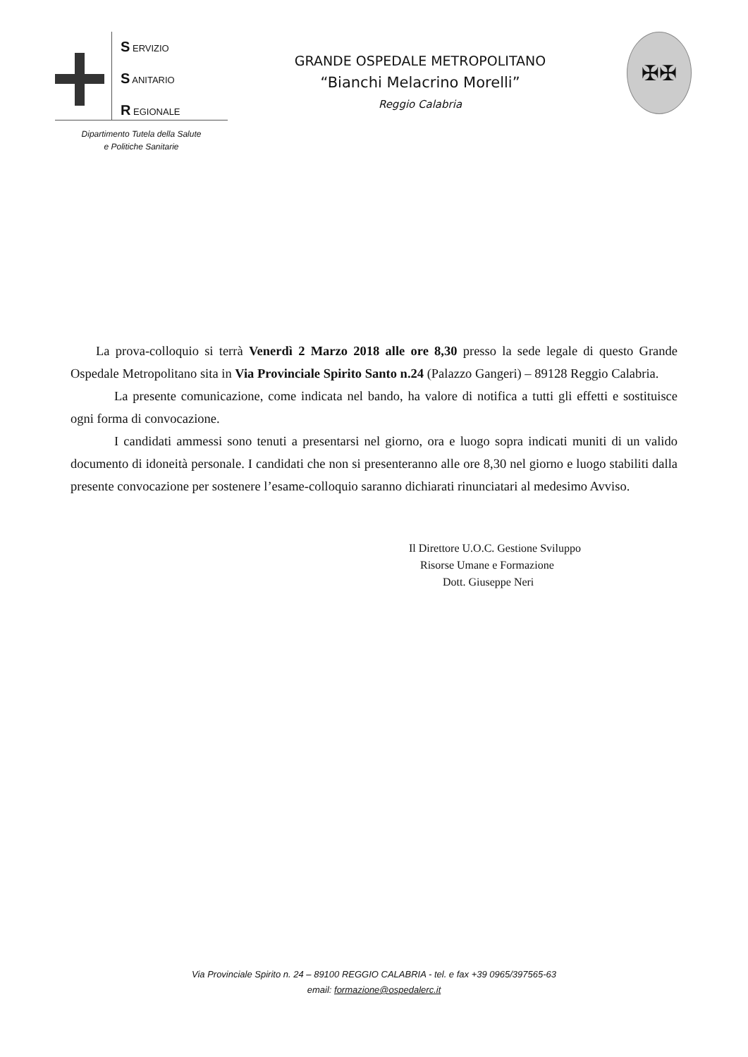S ERVIZIO
S ANITARIO
R EGIONALE
Dipartimento Tutela della Salute
e Politiche Sanitarie
GRANDE OSPEDALE METROPOLITANO
“Bianchi Melacrino Morelli”
Reggio Calabria
✠✠
La prova-colloquio si terrà Venerdì 2 Marzo 2018 alle ore 8,30 presso la sede legale di questo Grande Ospedale Metropolitano sita in Via Provinciale Spirito Santo n.24 (Palazzo Gangeri) – 89128 Reggio Calabria.
La presente comunicazione, come indicata nel bando, ha valore di notifica a tutti gli effetti e sostituisce ogni forma di convocazione.
I candidati ammessi sono tenuti a presentarsi nel giorno, ora e luogo sopra indicati muniti di un valido documento di idoneità personale. I candidati che non si presenteranno alle ore 8,30 nel giorno e luogo stabiliti dalla presente convocazione per sostenere l’esame-colloquio saranno dichiarati rinunciatari al medesimo Avviso.
Il Direttore U.O.C. Gestione Sviluppo
Risorse Umane e Formazione
Dott. Giuseppe Neri
Via Provinciale Spirito n. 24 – 89100 REGGIO CALABRIA - tel. e fax +39 0965/397565-63
email: formazione@ospedalerc.it